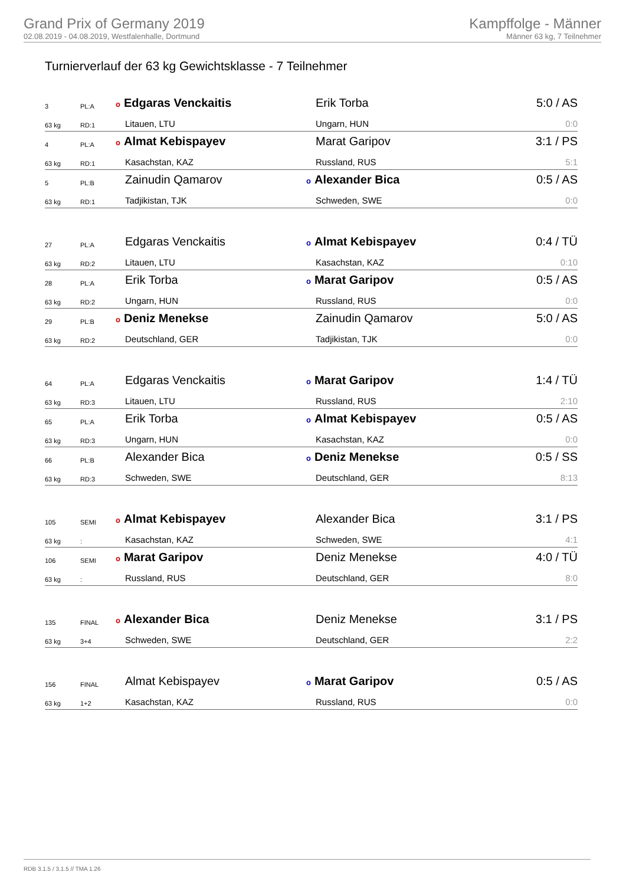Grand Prix of Germany 2019
02.08.2019 - 04.08.2019, Westfalenhalle, Dortmund
Kampffolge - Männer
Männer 63 kg, 7 Teilnehmer
Turnierverlauf der 63 kg Gewichtsklasse - 7 Teilnehmer
| 3 | PL:A | o Edgaras Venckaitis | Erik Torba | 5:0 / AS |
| 63 kg | RD:1 | Litauen, LTU | Ungarn, HUN | 0:0 |
| 4 | PL:A | o Almat Kebispayev | Marat Garipov | 3:1 / PS |
| 63 kg | RD:1 | Kasachstan, KAZ | Russland, RUS | 5:1 |
| 5 | PL:B | Zainudin Qamarov | o Alexander Bica | 0:5 / AS |
| 63 kg | RD:1 | Tadjikistan, TJK | Schweden, SWE | 0:0 |
| 27 | PL:A | Edgaras Venckaitis | o Almat Kebispayev | 0:4 / TÜ |
| 63 kg | RD:2 | Litauen, LTU | Kasachstan, KAZ | 0:10 |
| 28 | PL:A | Erik Torba | o Marat Garipov | 0:5 / AS |
| 63 kg | RD:2 | Ungarn, HUN | Russland, RUS | 0:0 |
| 29 | PL:B | o Deniz Menekse | Zainudin Qamarov | 5:0 / AS |
| 63 kg | RD:2 | Deutschland, GER | Tadjikistan, TJK | 0:0 |
| 64 | PL:A | Edgaras Venckaitis | o Marat Garipov | 1:4 / TÜ |
| 63 kg | RD:3 | Litauen, LTU | Russland, RUS | 2:10 |
| 65 | PL:A | Erik Torba | o Almat Kebispayev | 0:5 / AS |
| 63 kg | RD:3 | Ungarn, HUN | Kasachstan, KAZ | 0:0 |
| 66 | PL:B | Alexander Bica | o Deniz Menekse | 0:5 / SS |
| 63 kg | RD:3 | Schweden, SWE | Deutschland, GER | 8:13 |
| 105 | SEMI | o Almat Kebispayev | Alexander Bica | 3:1 / PS |
| 63 kg | : | Kasachstan, KAZ | Schweden, SWE | 4:1 |
| 106 | SEMI | o Marat Garipov | Deniz Menekse | 4:0 / TÜ |
| 63 kg | : | Russland, RUS | Deutschland, GER | 8:0 |
| 135 | FINAL | o Alexander Bica | Deniz Menekse | 3:1 / PS |
| 63 kg | 3+4 | Schweden, SWE | Deutschland, GER | 2:2 |
| 156 | FINAL | Almat Kebispayev | o Marat Garipov | 0:5 / AS |
| 63 kg | 1+2 | Kasachstan, KAZ | Russland, RUS | 0:0 |
RDB 3.1.5 / 3.1.5 // TMA 1.26